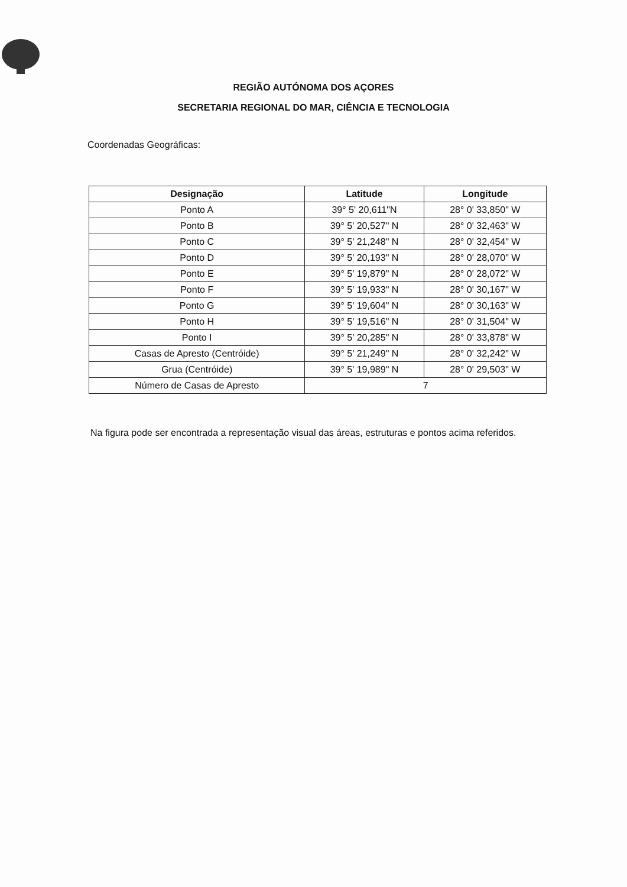REGIÃO AUTÓNOMA DOS AÇORES
SECRETARIA REGIONAL DO MAR, CIÊNCIA E TECNOLOGIA
Coordenadas Geográficas:
| Designação | Latitude | Longitude |
| --- | --- | --- |
| Ponto A | 39° 5' 20,611"N | 28° 0' 33,850" W |
| Ponto B | 39° 5' 20,527" N | 28° 0' 32,463" W |
| Ponto C | 39° 5' 21,248" N | 28° 0' 32,454" W |
| Ponto D | 39° 5' 20,193" N | 28° 0' 28,070" W |
| Ponto E | 39° 5' 19,879" N | 28° 0' 28,072" W |
| Ponto F | 39° 5' 19,933" N | 28° 0' 30,167" W |
| Ponto G | 39° 5' 19,604" N | 28° 0' 30,163" W |
| Ponto H | 39° 5' 19,516" N | 28° 0' 31,504" W |
| Ponto I | 39° 5' 20,285" N | 28° 0' 33,878" W |
| Casas de Apresto (Centróide) | 39° 5' 21,249" N | 28° 0' 32,242" W |
| Grua (Centróide) | 39° 5' 19,989" N | 28° 0' 29,503" W |
| Número de Casas de Apresto | 7 | |
Na figura pode ser encontrada a representação visual das áreas, estruturas e pontos acima referidos.